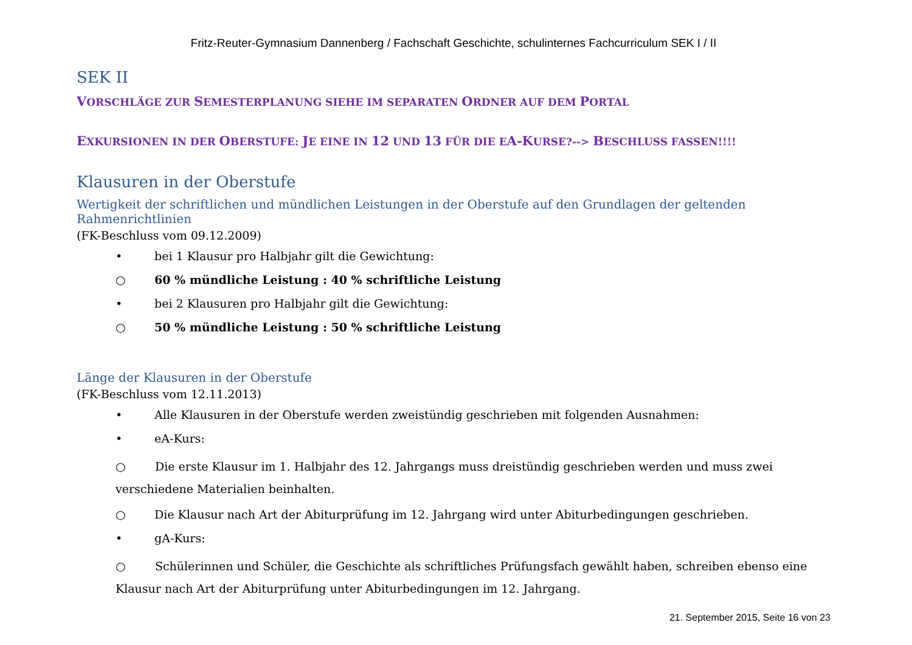Fritz-Reuter-Gymnasium Dannenberg / Fachschaft Geschichte, schulinternes Fachcurriculum SEK I / II
SEK II
VORSCHLÄGE ZUR SEMESTERPLANUNG SIEHE IM SEPARATEN ORDNER AUF DEM PORTAL
EXKURSIONEN IN DER OBERSTUFE: JE EINE IN 12 UND 13 FÜR DIE EA-KURSE?--> BESCHLUSS FASSEN!!!!
Klausuren in der Oberstufe
Wertigkeit der schriftlichen und mündlichen Leistungen in der Oberstufe auf den Grundlagen der geltenden Rahmenrichtlinien
(FK-Beschluss vom 09.12.2009)
• bei 1 Klausur pro Halbjahr gilt die Gewichtung:
○ 60 % mündliche Leistung : 40 % schriftliche Leistung
• bei 2 Klausuren pro Halbjahr gilt die Gewichtung:
○ 50 % mündliche Leistung : 50 % schriftliche Leistung
Länge der Klausuren in der Oberstufe
(FK-Beschluss vom 12.11.2013)
• Alle Klausuren in der Oberstufe werden zweistündig geschrieben mit folgenden Ausnahmen:
• eA-Kurs:
○ Die erste Klausur im 1. Halbjahr des 12. Jahrgangs muss dreistündig geschrieben werden und muss zwei verschiedene Materialien beinhalten.
○ Die Klausur nach Art der Abiturprüfung im 12. Jahrgang wird unter Abiturbedingungen geschrieben.
• gA-Kurs:
○ Schülerinnen und Schüler, die Geschichte als schriftliches Prüfungsfach gewählt haben, schreiben ebenso eine Klausur nach Art der Abiturprüfung unter Abiturbedingungen im 12. Jahrgang.
21. September 2015, Seite 16 von 23